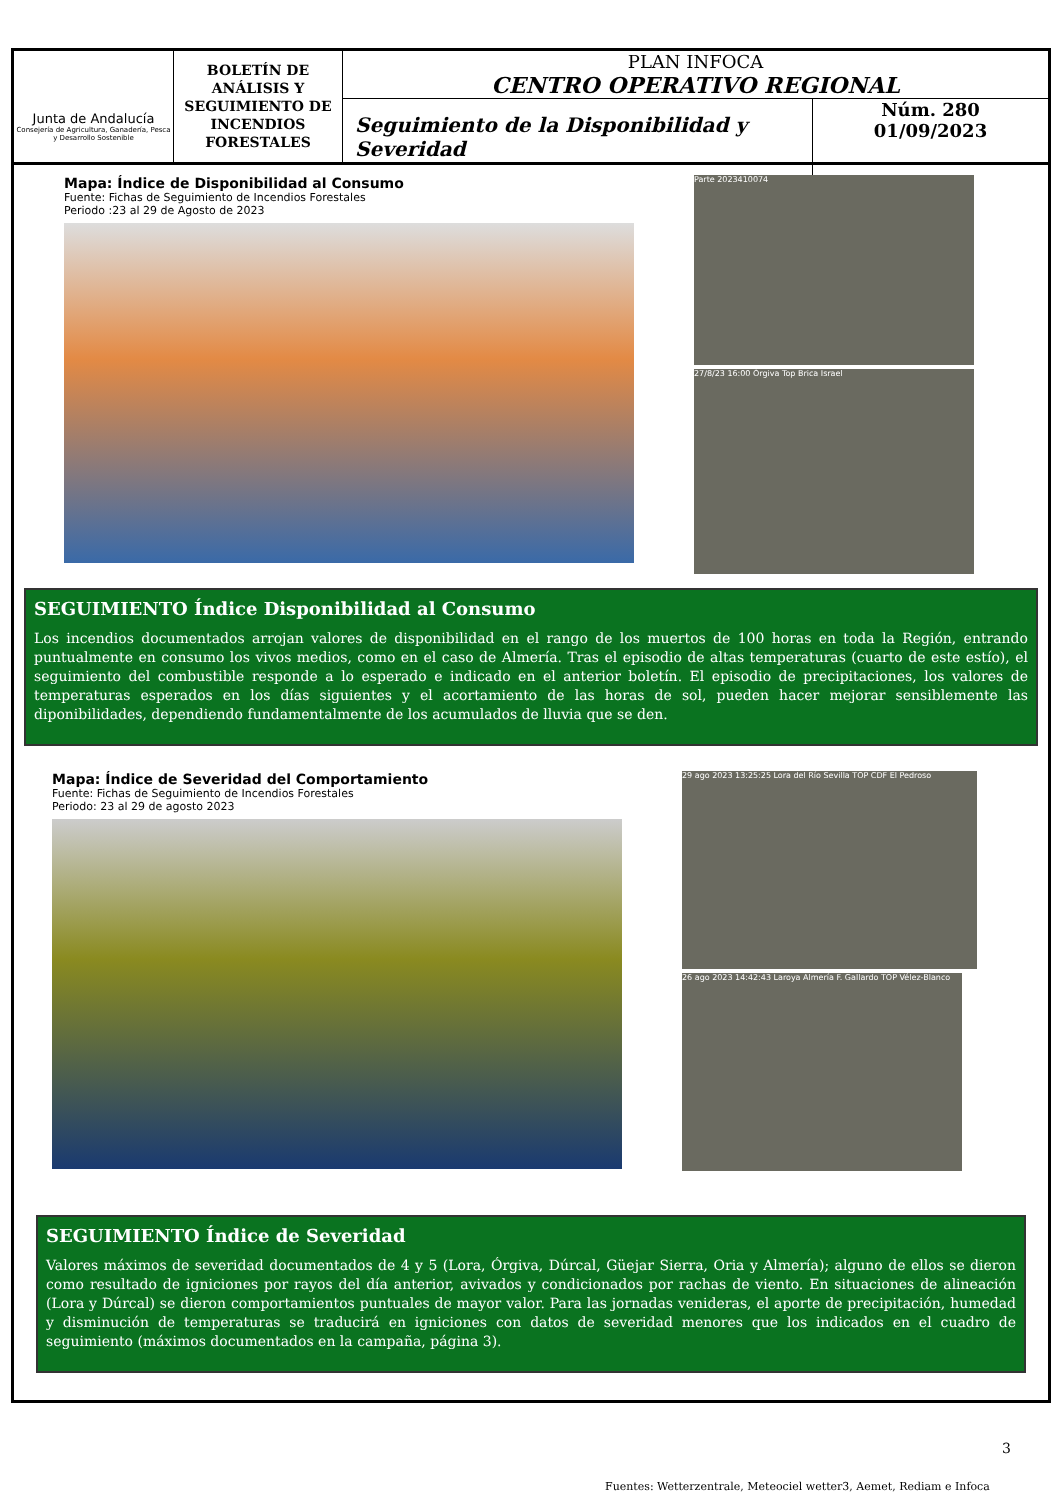Junta de Andalucía
Consejería de Agricultura, Ganadería, Pesca y Desarrollo Sostenible
BOLETÍN DE ANÁLISIS Y SEGUIMIENTO DE INCENDIOS FORESTALES
PLAN INFOCA
CENTRO OPERATIVO REGIONAL
Seguimiento de la Disponibilidad y Severidad
Núm. 280
01/09/2023
Mapa: Índice de Disponibilidad al Consumo
Fuente: Fichas de Seguimiento de Incendios Forestales
Periodo :23 al 29 de Agosto de 2023
Parte 2023410074
27/8/23 16:00 Órgiva Top Brica Israel
SEGUIMIENTO Índice Disponibilidad al Consumo
Los incendios documentados arrojan valores de disponibilidad en el rango de los muertos de 100 horas en toda la Región, entrando puntualmente en consumo los vivos medios, como en el caso de Almería. Tras el episodio de altas temperaturas (cuarto de este estío), el seguimiento del combustible responde a lo esperado e indicado en el anterior boletín. El episodio de precipitaciones, los valores de temperaturas esperados en los días siguientes y el acortamiento de las horas de sol, pueden hacer mejorar sensiblemente las diponibilidades, dependiendo fundamentalmente de los acumulados de lluvia que se den.
Mapa: Índice de Severidad del Comportamiento
Fuente: Fichas de Seguimiento de Incendios Forestales
Periodo: 23 al 29 de agosto 2023
29 ago 2023 13:25:25 Lora del Río Sevilla TOP CDF El Pedroso
26 ago 2023 14:42:43 Laroya Almería F. Gallardo TOP Vélez-Blanco
SEGUIMIENTO Índice de Severidad
Valores máximos de severidad documentados de 4 y 5 (Lora, Órgiva, Dúrcal, Güejar Sierra, Oria y Almería); alguno de ellos se dieron como resultado de igniciones por rayos del día anterior, avivados y condicionados por rachas de viento. En situaciones de alineación (Lora y Dúrcal) se dieron comportamientos puntuales de mayor valor. Para las jornadas venideras, el aporte de precipitación, humedad y disminución de temperaturas se traducirá en igniciones con datos de severidad menores que los indicados en el cuadro de seguimiento (máximos documentados en la campaña, página 3).
3
Fuentes: Wetterzentrale, Meteociel wetter3, Aemet, Rediam e Infoca